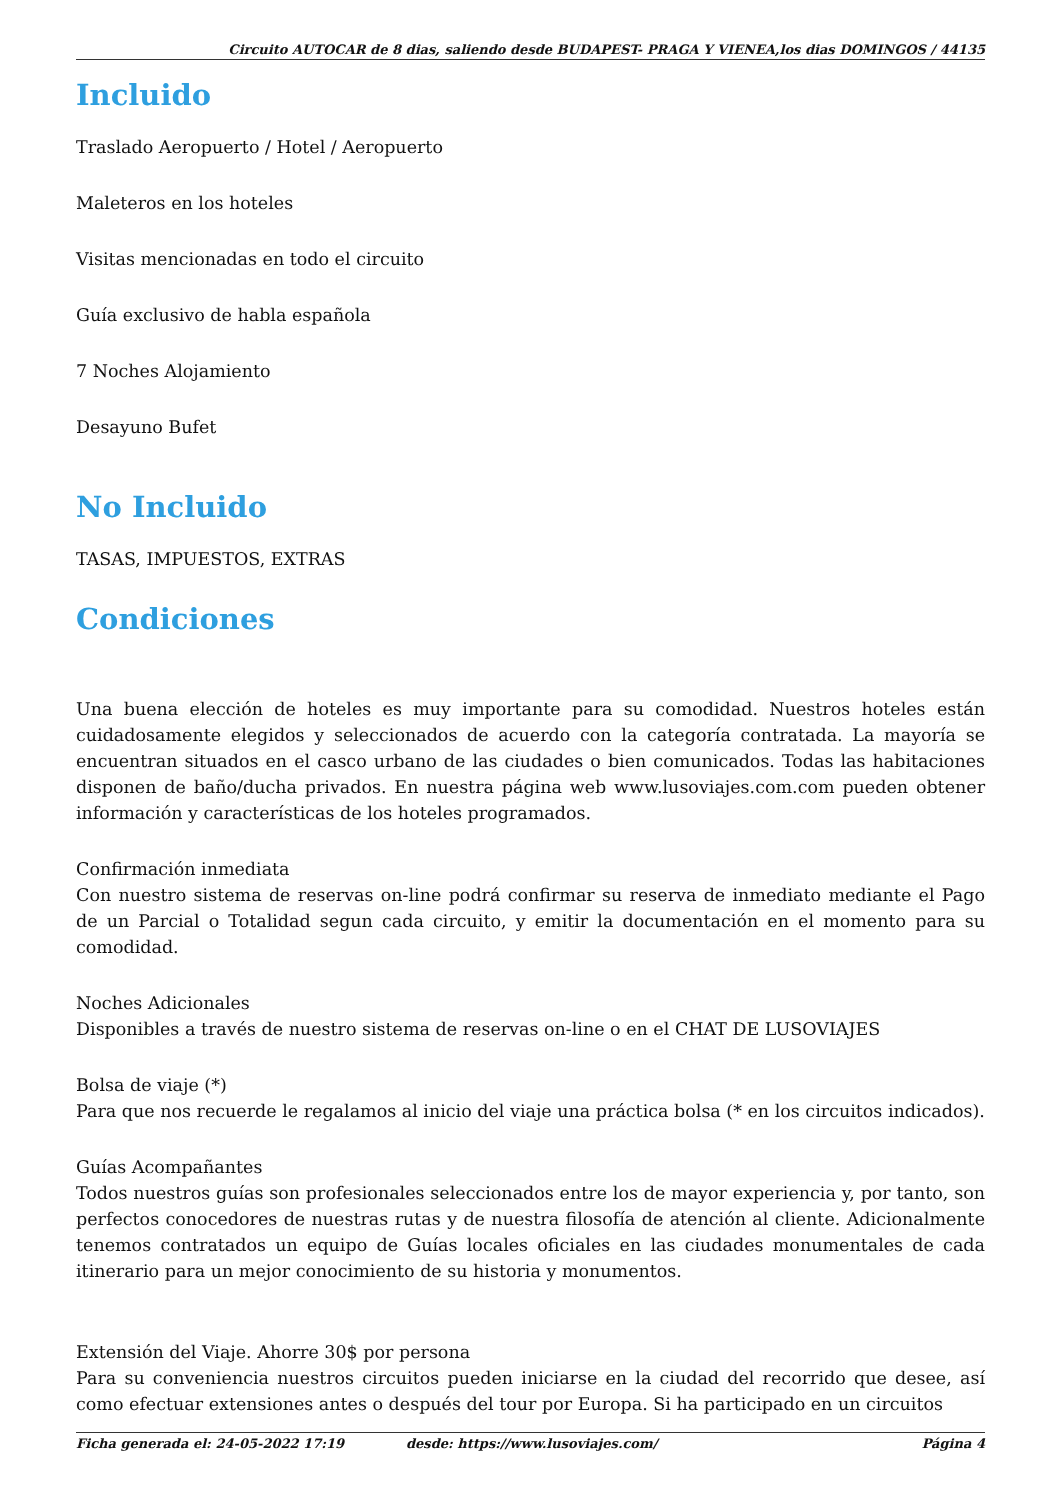Circuito AUTOCAR de 8 dias, saliendo desde BUDAPEST- PRAGA Y VIENEA,los dias DOMINGOS / 44135
Incluido
Traslado Aeropuerto / Hotel / Aeropuerto
Maleteros en los hoteles
Visitas mencionadas en todo el circuito
Guía exclusivo de habla española
7 Noches Alojamiento
Desayuno Bufet
No Incluido
TASAS, IMPUESTOS, EXTRAS
Condiciones
Una buena elección de hoteles es muy importante para su comodidad. Nuestros hoteles están cuidadosamente elegidos y seleccionados de acuerdo con la categoría contratada. La mayoría se encuentran situados en el casco urbano de las ciudades o bien comunicados. Todas las habitaciones disponen de baño/ducha privados. En nuestra página web www.lusoviajes.com.com pueden obtener información y características de los hoteles programados.
Confirmación inmediata
Con nuestro sistema de reservas on-line podrá confirmar su reserva de inmediato mediante el Pago de un Parcial o Totalidad segun cada circuito, y emitir la documentación en el momento para su comodidad.
Noches Adicionales
Disponibles a través de nuestro sistema de reservas on-line o en el CHAT DE LUSOVIAJES
Bolsa de viaje (*)
Para que nos recuerde le regalamos al inicio del viaje una práctica bolsa (* en los circuitos indicados).
Guías Acompañantes
Todos nuestros guías son profesionales seleccionados entre los de mayor experiencia y, por tanto, son perfectos conocedores de nuestras rutas y de nuestra filosofía de atención al cliente. Adicionalmente tenemos contratados un equipo de Guías locales oficiales en las ciudades monumentales de cada itinerario para un mejor conocimiento de su historia y monumentos.
Extensión del Viaje. Ahorre 30$ por persona
Para su conveniencia nuestros circuitos pueden iniciarse en la ciudad del recorrido que desee, así como efectuar extensiones antes o después del tour por Europa. Si ha participado en un circuitos
Ficha generada el: 24-05-2022 17:19 desde: https://www.lusoviajes.com/ Página 4